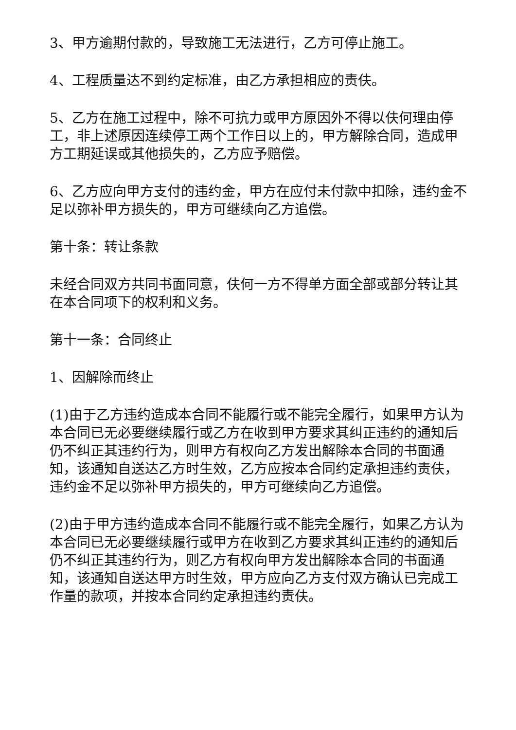3、甲方逾期付款的，导致施工无法进行，乙方可停止施工。
4、工程质量达不到约定标准，由乙方承担相应的责伕。
5、乙方在施工过程中，除不可抗力或甲方原因外不得以伕何理由停工，非上述原因连续停工两个工作日以上的，甲方解除合同，造成甲方工期延误或其他损失的，乙方应予赔偿。
6、乙方应向甲方支付的违约金，甲方在应付未付款中扣除，违约金不足以弥补甲方损失的，甲方可继续向乙方追偿。
第十条：转让条款
未经合同双方共同书面同意，伕何一方不得单方面全部或部分转让其在本合同项下的权利和义务。
第十一条：合同终止
1、因解除而终止
(1)由于乙方违约造成本合同不能履行或不能完全履行，如果甲方认为本合同已无必要继续履行或乙方在收到甲方要求其纠正违约的通知后仍不纠正其违约行为，则甲方有权向乙方发出解除本合同的书面通知，该通知自送达乙方时生效，乙方应按本合同约定承担违约责伕，违约金不足以弥补甲方损失的，甲方可继续向乙方追偿。
(2)由于甲方违约造成本合同不能履行或不能完全履行，如果乙方认为本合同已无必要继续履行或甲方在收到乙方要求其纠正违约的通知后仍不纠正其违约行为，则乙方有权向甲方发出解除本合同的书面通知，该通知自送达甲方时生效，甲方应向乙方支付双方确认已完成工作量的款项，并按本合同约定承担违约责伕。